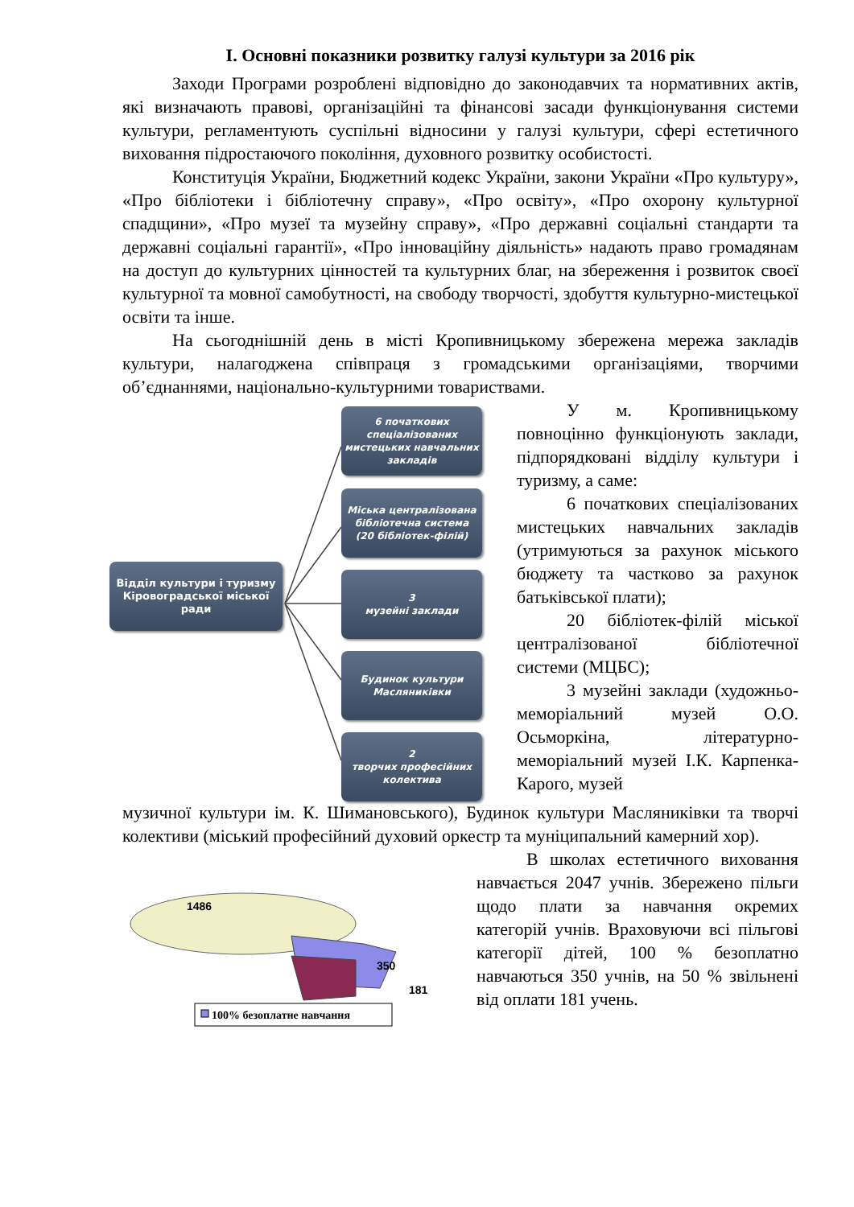І. Основні показники розвитку галузі культури за 2016 рік
Заходи Програми розроблені відповідно до законодавчих та нормативних актів, які визначають правові, організаційні та фінансові засади функціонування системи культури, регламентують суспільні відносини у галузі культури, сфері естетичного виховання підростаючого покоління, духовного розвитку особистості.
Конституція України, Бюджетний кодекс України, закони України «Про культуру», «Про бібліотеки і бібліотечну справу», «Про освіту», «Про охорону культурної спадщини», «Про музеї та музейну справу», «Про державні соціальні стандарти та державні соціальні гарантії», «Про інноваційну діяльність» надають право громадянам на доступ до культурних цінностей та культурних благ, на збереження і розвиток своєї культурної та мовної самобутності, на свободу творчості, здобуття культурно-мистецької освіти та інше.
На сьогоднішній день в місті Кропивницькому збережена мережа закладів культури, налагоджена співпраця з громадськими організаціями, творчими об’єднаннями, національно-культурними товариствами.
Відділ культури і туризму Кіровоградської міської ради
6 початкових спеціалізованих мистецьких навчальних закладів
Міська централізована бібліотечна система
(20 бібліотек-філій)
3
музейні заклади
Будинок культури Масляниківки
2
творчих професійних колектива
У м. Кропивницькому повноцінно функціонують заклади, підпорядковані відділу культури і туризму, а саме:
6 початкових спеціалізованих мистецьких навчальних закладів (утримуються за рахунок міського бюджету та частково за рахунок батьківської плати);
20 бібліотек-філій міської централізованої бібліотечної системи (МЦБС);
3 музейні заклади (художньо-меморіальний музей О.О. Осьморкіна, літературно-меморіальний музей І.К. Карпенка-Карого, музей
музичної культури ім. К. Шимановського), Будинок культури Масляниківки та творчі колективи (міський професійний духовий оркестр та муніципальний камерний хор).
1486
350
181
100% безоплатне навчання
В школах естетичного виховання навчається 2047 учнів. Збережено пільги щодо плати за навчання окремих категорій учнів. Враховуючи всі пільгові категорії дітей, 100 % безоплатно навчаються 350 учнів, на 50 % звільнені від оплати 181 учень.